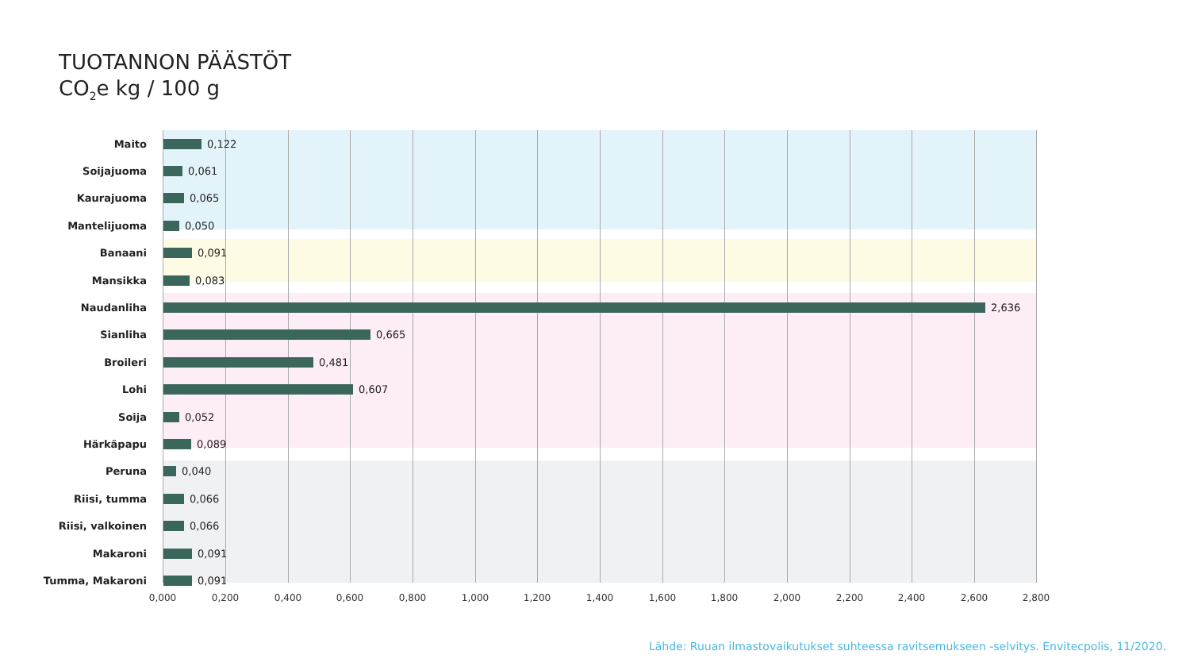TUOTANNON PÄÄSTÖT
CO<sub>2</sub>e kg / 100 g
Maito 0,122
Soijajuoma 0,061
Kaurajuoma 0,065
Mantelijuoma 0,050
Banaani 0,091
Mansikka 0,083
Naudanliha 2,636
Sianliha 0,665
Broileri 0,481
Lohi 0,607
Soija 0,052
Härkäpapu 0,089
Peruna 0,040
Riisi, tumma 0,066
Riisi, valkoinen 0,066
Makaroni 0,091
Tumma, Makaroni 0,091
0,000 0,200 0,400 0,600 0,800 1,000 1,200 1,400 1,600 1,800 2,000 2,200 2,400 2,600 2,800
Lähde: Ruuan ilmastovaikutukset suhteessa ravitsemukseen -selvitys. Envitecpolis, 11/2020.